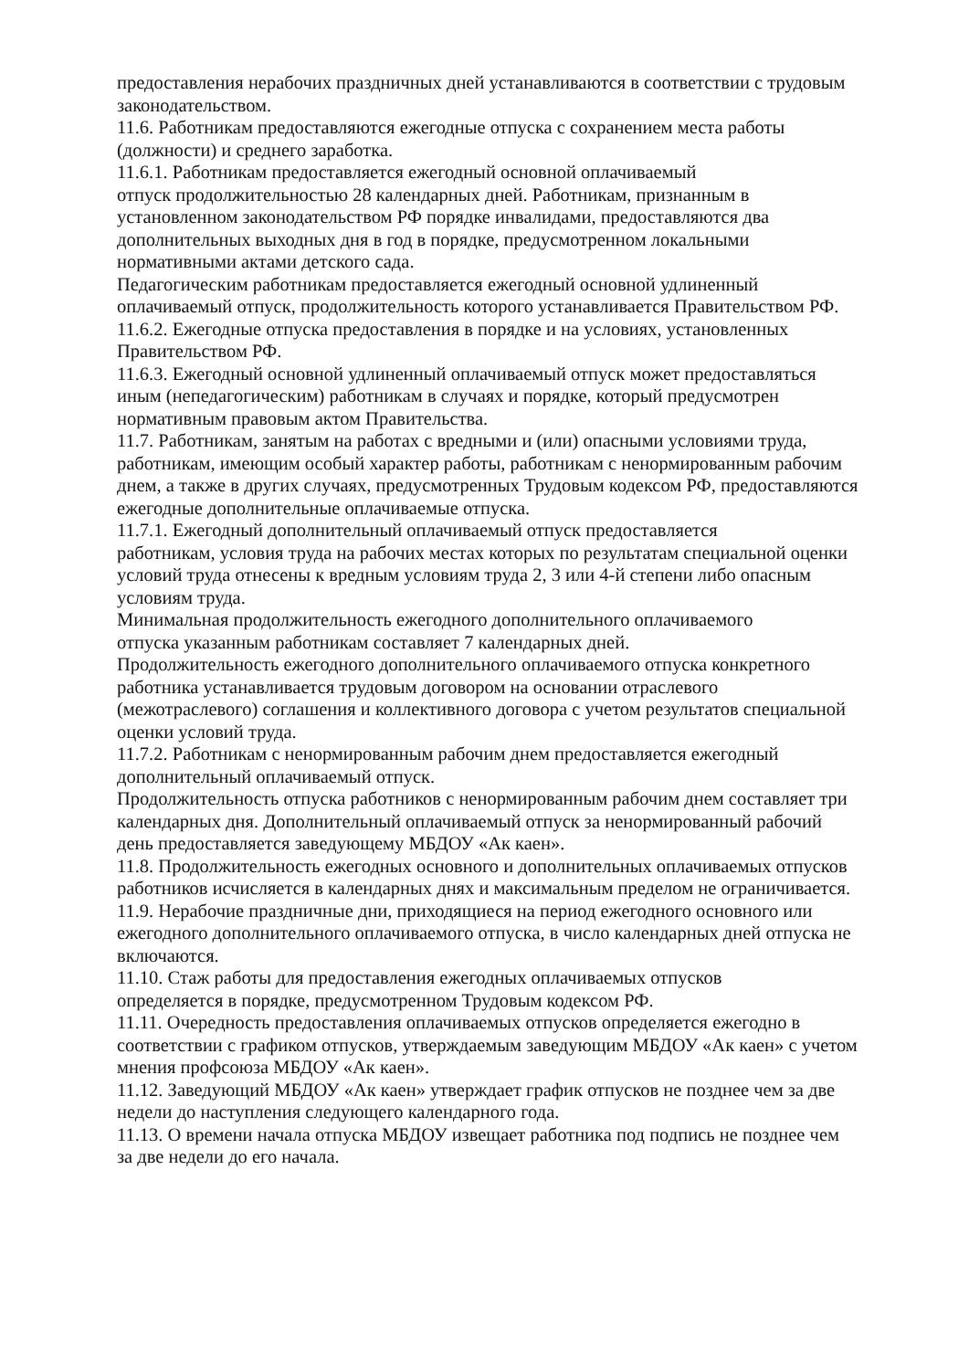предоставления нерабочих праздничных дней устанавливаются в соответствии с трудовым законодательством.
11.6. Работникам предоставляются ежегодные отпуска с сохранением места работы (должности) и среднего заработка.
11.6.1. Работникам предоставляется ежегодный основной оплачиваемый
отпуск продолжительностью 28 календарных дней. Работникам, признанным в установленном законодательством РФ порядке инвалидами, предоставляются два дополнительных выходных дня в год в порядке, предусмотренном локальными нормативными актами детского сада.
Педагогическим работникам предоставляется ежегодный основной удлиненный оплачиваемый отпуск, продолжительность которого устанавливается Правительством РФ.
11.6.2. Ежегодные отпуска предоставления в порядке и на условиях, установленных Правительством РФ.
11.6.3. Ежегодный основной удлиненный оплачиваемый отпуск может предоставляться иным (непедагогическим) работникам в случаях и порядке, который предусмотрен нормативным правовым актом Правительства.
11.7. Работникам, занятым на работах с вредными и (или) опасными условиями труда, работникам, имеющим особый характер работы, работникам с ненормированным рабочим днем, а также в других случаях, предусмотренных Трудовым кодексом РФ, предоставляются ежегодные дополнительные оплачиваемые отпуска.
11.7.1. Ежегодный дополнительный оплачиваемый отпуск предоставляется
работникам, условия труда на рабочих местах которых по результатам специальной оценки условий труда отнесены к вредным условиям труда 2, 3 или 4-й степени либо опасным условиям труда.
Минимальная продолжительность ежегодного дополнительного оплачиваемого
отпуска указанным работникам составляет 7 календарных дней.
Продолжительность ежегодного дополнительного оплачиваемого отпуска конкретного работника устанавливается трудовым договором на основании отраслевого (межотраслевого) соглашения и коллективного договора с учетом результатов специальной оценки условий труда.
11.7.2. Работникам с ненормированным рабочим днем предоставляется ежегодный дополнительный оплачиваемый отпуск.
Продолжительность отпуска работников с ненормированным рабочим днем составляет три календарных дня. Дополнительный оплачиваемый отпуск за ненормированный рабочий день предоставляется заведующему МБДОУ «Ак каен».
11.8. Продолжительность ежегодных основного и дополнительных оплачиваемых отпусков работников исчисляется в календарных днях и максимальным пределом не ограничивается.
11.9. Нерабочие праздничные дни, приходящиеся на период ежегодного основного или ежегодного дополнительного оплачиваемого отпуска, в число календарных дней отпуска не включаются.
11.10. Стаж работы для предоставления ежегодных оплачиваемых отпусков
определяется в порядке, предусмотренном Трудовым кодексом РФ.
11.11. Очередность предоставления оплачиваемых отпусков определяется ежегодно в соответствии с графиком отпусков, утверждаемым заведующим МБДОУ «Ак каен» с учетом мнения профсоюза МБДОУ «Ак каен».
11.12. Заведующий МБДОУ «Ак каен» утверждает график отпусков не позднее чем за две недели до наступления следующего календарного года.
11.13. О времени начала отпуска МБДОУ извещает работника под подпись не позднее чем за две недели до его начала.